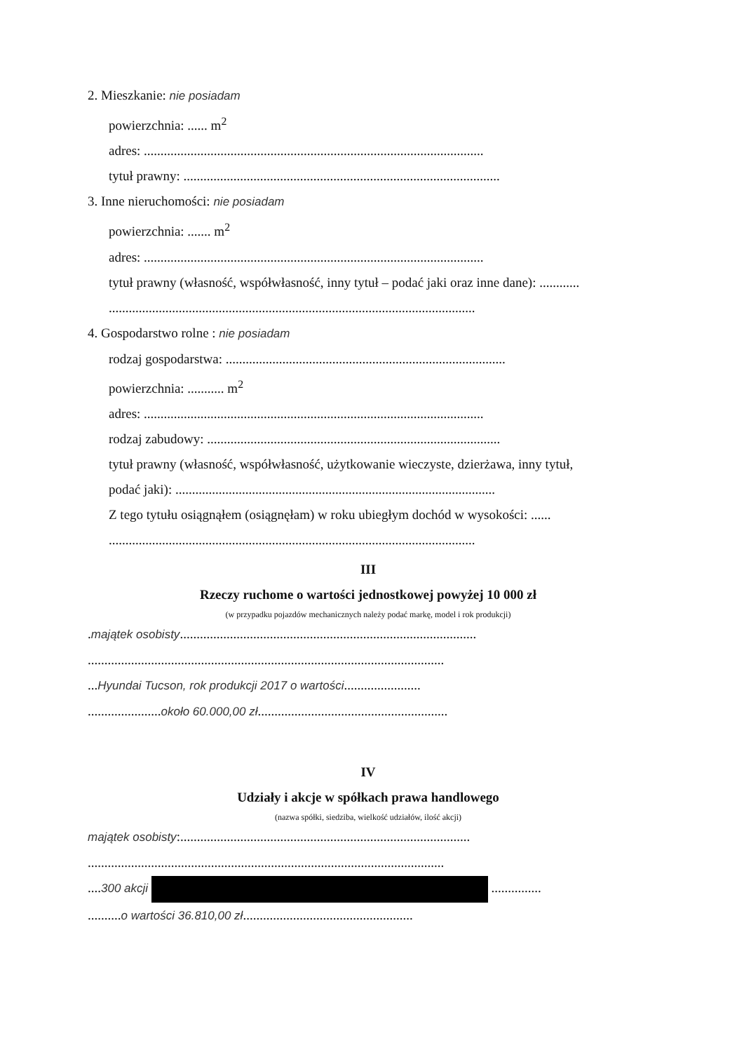2. Mieszkanie: nie posiadam
powierzchnia: ...... m<sup>2</sup>
adres: ......................................................................................................
tytuł prawny: ...............................................................................................
3. Inne nieruchomości: nie posiadam
powierzchnia: ....... m<sup>2</sup>
adres: ......................................................................................................
tytuł prawny (własność, współwłasność, inny tytuł – podać jaki oraz inne dane): ............
..............................................................................................................
4. Gospodarstwo rolne : nie posiadam
rodzaj gospodarstwa: ....................................................................................
powierzchnia: ........... m<sup>2</sup>
adres: ......................................................................................................
rodzaj zabudowy: ........................................................................................
tytuł prawny (własność, współwłasność, użytkowanie wieczyste, dzierżawa, inny tytuł,
podać jaki): ................................................................................................
Z tego tytułu osiągnąłem (osiągnęłam) w roku ubiegłym dochód w wysokości: ......
..............................................................................................................
III
Rzeczy ruchome o wartości jednostkowej powyżej 10 000 zł
(w przypadku pojazdów mechanicznych należy podać markę, model i rok produkcji)
.majątek osobisty.........................................................................................
...........................................................................................................
...Hyundai Tucson, rok produkcji 2017 o wartości.......................
......................około 60.000,00 zł.........................................................
IV
Udziały i akcje w spółkach prawa handlowego
(nazwa spółki, siedziba, wielkość udziałów, ilość akcji)
majątek osobisty:.......................................................................................
...........................................................................................................
....300 akcji ...............
..........o wartości 36.810,00 zł...................................................